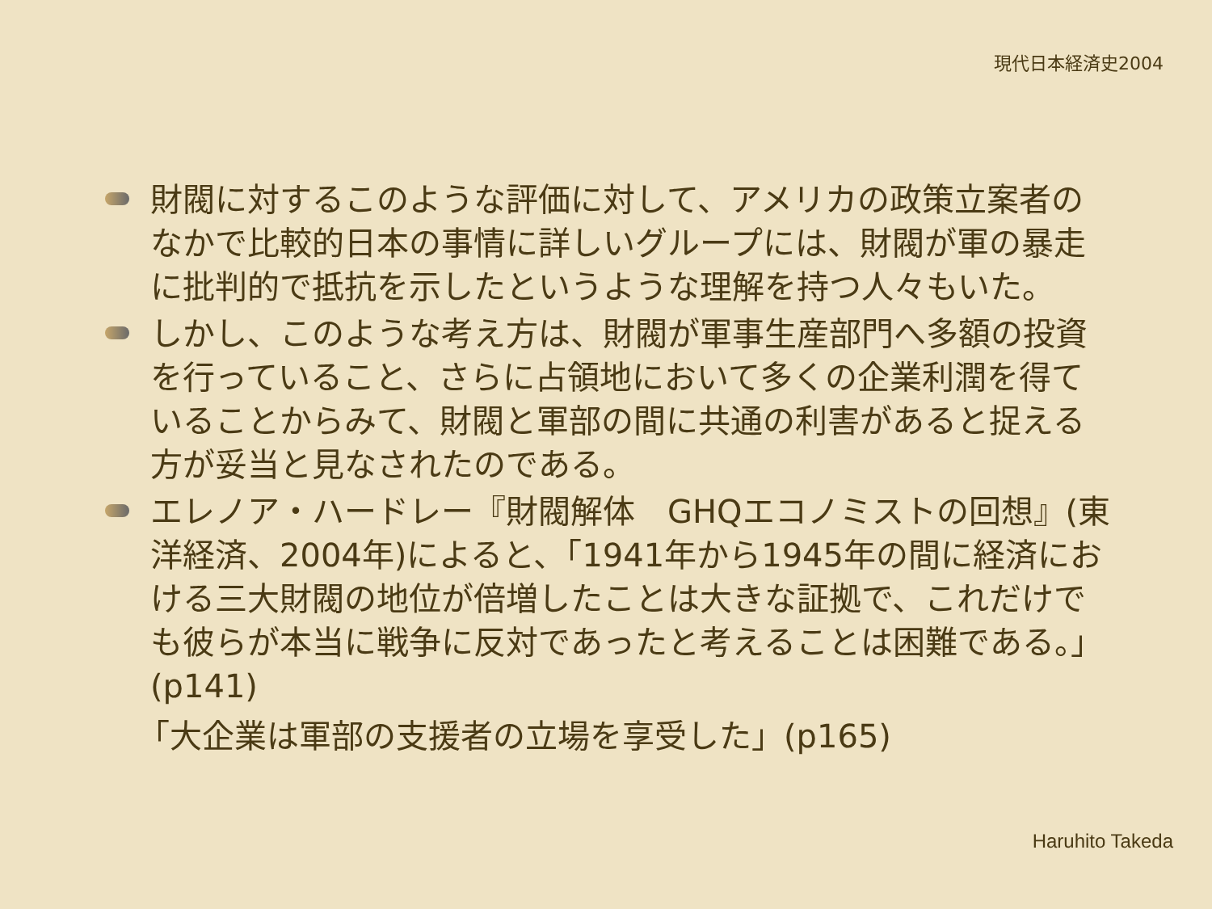現代日本経済史2004
財閥に対するこのような評価に対して、アメリカの政策立案者のなかで比較的日本の事情に詳しいグループには、財閥が軍の暴走に批判的で抵抗を示したというような理解を持つ人々もいた。
しかし、このような考え方は、財閥が軍事生産部門へ多額の投資を行っていること、さらに占領地において多くの企業利潤を得ていることからみて、財閥と軍部の間に共通の利害があると捉える方が妥当と見なされたのである。
エレノア・ハードレー『財閥解体　GHQエコノミストの回想』(東洋経済、2004年)によると、「1941年から1945年の間に経済における三大財閥の地位が倍増したことは大きな証拠で、これだけでも彼らが本当に戦争に反対であったと考えることは困難である。」(p141)
「大企業は軍部の支援者の立場を享受した」(p165)
Haruhito Takeda